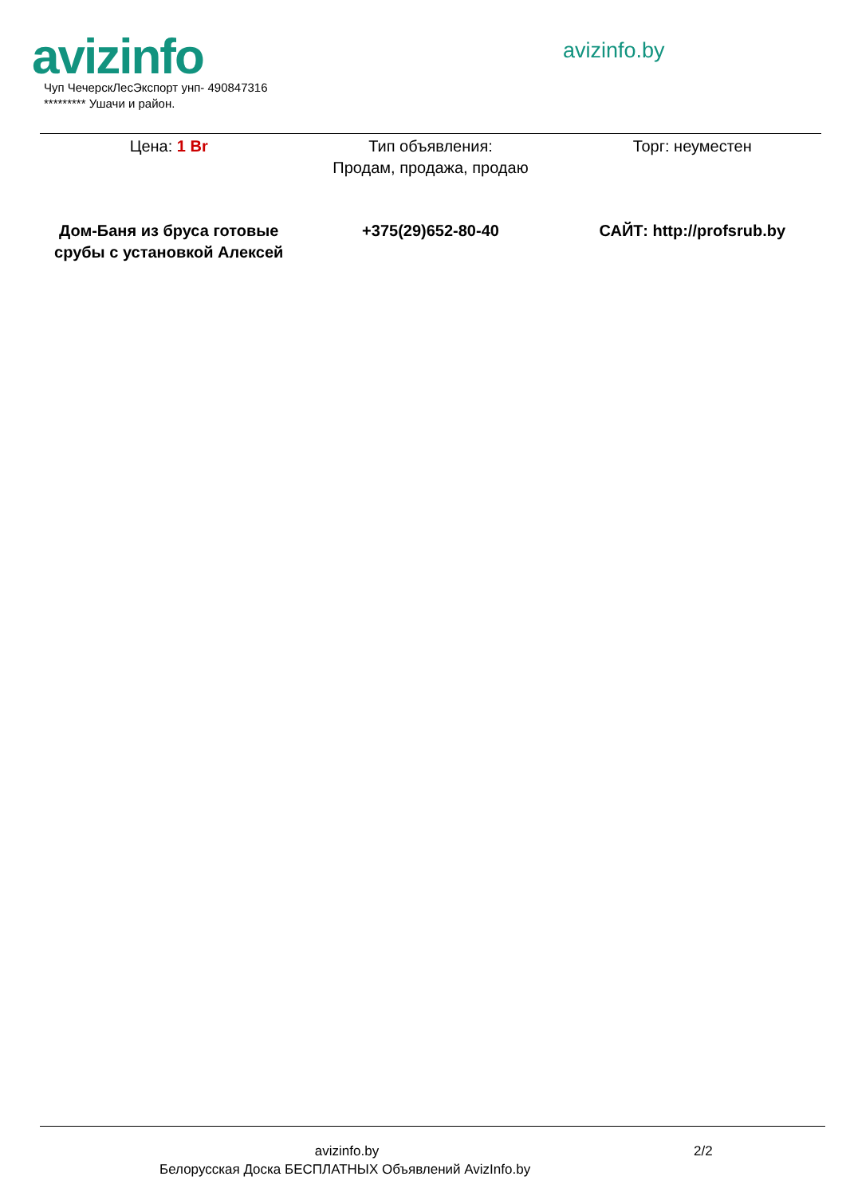avizinfo avizinfo.by
Чуп ЧечерскЛесЭкспорт унп- 490847316
********* Ушачи и район.
| Цена: 1 Br | Тип объявления: Продам, продажа, продаю | Торг: неуместен |
| Дом-Баня из бруса готовые срубы с установкой Алексей | +375(29)652-80-40 | САЙТ: http://profsrub.by |
avizinfo.by 2/2
Белорусская Доска БЕСПЛАТНЫХ Объявлений AvizInfo.by